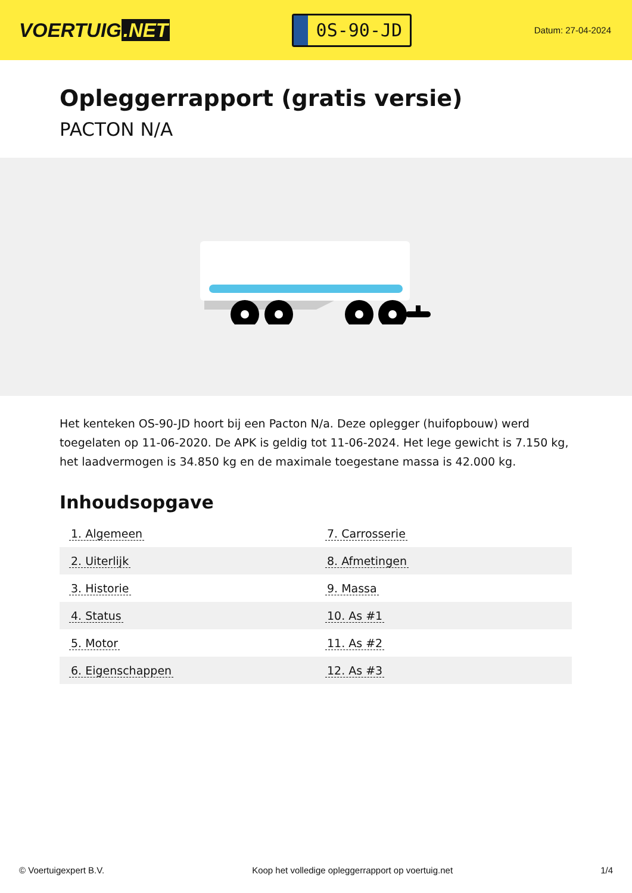VOERTUIG.NET
0S-90-JD
Datum: 27-04-2024
Opleggerrapport (gratis versie)
PACTON N/A
Het kenteken OS-90-JD hoort bij een Pacton N/a. Deze oplegger (huifopbouw) werd toegelaten op 11-06-2020. De APK is geldig tot 11-06-2024. Het lege gewicht is 7.150 kg, het laadvermogen is 34.850 kg en de maximale toegestane massa is 42.000 kg.
Inhoudsopgave
| 1. Algemeen | 7. Carrosserie |
| 2. Uiterlijk | 8. Afmetingen |
| 3. Historie | 9. Massa |
| 4. Status | 10. As #1 |
| 5. Motor | 11. As #2 |
| 6. Eigenschappen | 12. As #3 |
© Voertuigexpert B.V. Koop het volledige opleggerrapport op voertuig.net 1/4